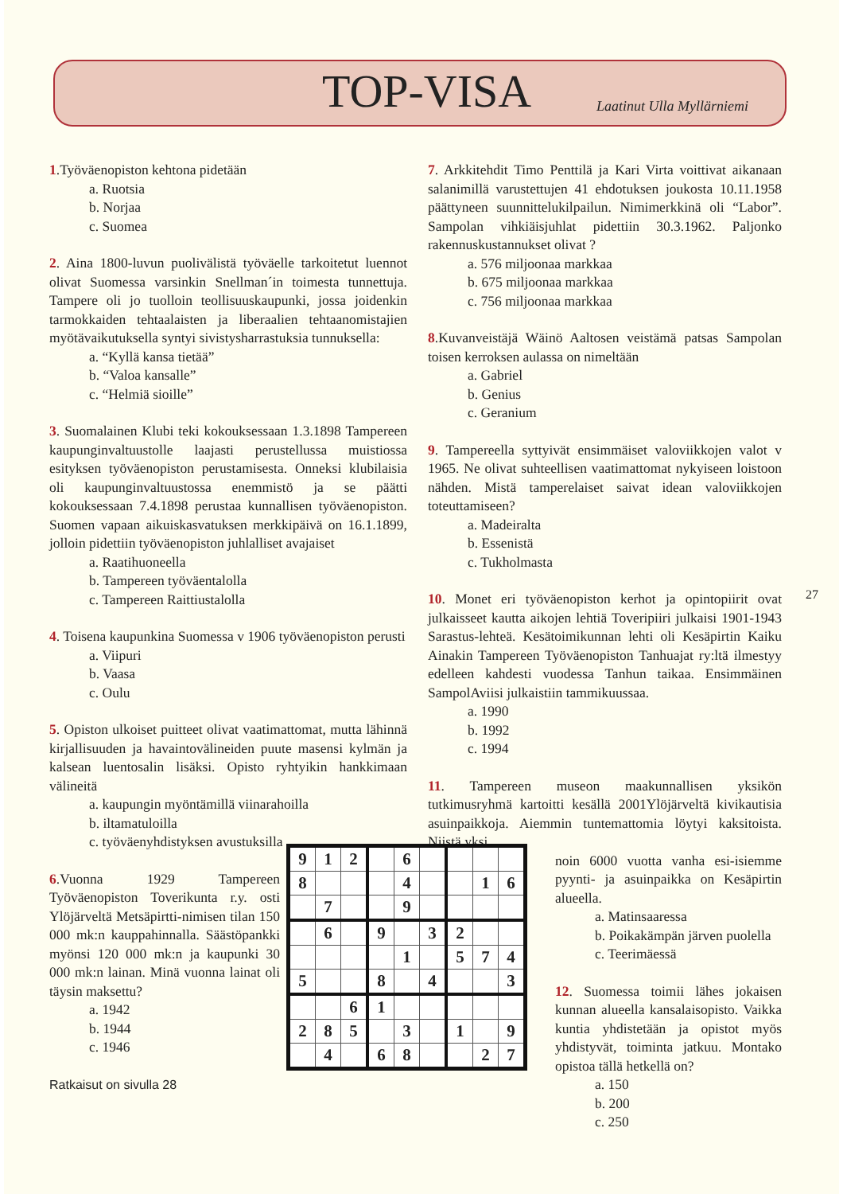TOP-VISA Laatinut Ulla Myllärniemi
1.Työväenopiston kehtona pidetään
a. Ruotsia
b. Norjaa
c. Suomea
2. Aina 1800-luvun puolivälistä työväelle tarkoitetut luennot olivat Suomessa varsinkin Snellman´in toimesta tunnettuja. Tampere oli jo tuolloin teollisuuskaupunki, jossa joidenkin tarmokkaiden tehtaalaisten ja liberaalien tehtaanomistajien myötävaikutuksella syntyi sivistysharrastuksia tunnuksella:
a. “Kyllä kansa tietää”
b. “Valoa kansalle”
c. “Helmiä sioille”
3. Suomalainen Klubi teki kokouksessaan 1.3.1898 Tampereen kaupunginvaltuustolle laajasti perustellussa muistiossa esityksen työväenopiston perustamisesta. Onneksi klubilaisia oli kaupunginvaltuustossa enemmistö ja se päätti kokouksessaan 7.4.1898 perustaa kunnallisen työväenopiston. Suomen vapaan aikuiskasvatuksen merkkipäivä on 16.1.1899, jolloin pidettiin työväenopiston juhlalliset avajaiset
a. Raatihuoneella
b. Tampereen työväentalolla
c. Tampereen Raittiustalolla
4. Toisena kaupunkina Suomessa v 1906 työväenopiston perusti
a. Viipuri
b. Vaasa
c. Oulu
5. Opiston ulkoiset puitteet olivat vaatimattomat, mutta lähinnä kirjallisuuden ja havaintovälineiden puute masensi kylmän ja kalsean luentosalin lisäksi. Opisto ryhtyikin hankkimaan välineitä
a. kaupungin myöntämillä viinarahoilla
b. iltamatuloilla
c. työväenyhdistyksen avustuksilla
6.Vuonna 1929 Tampereen Työväenopiston Toverikunta r.y. osti Ylöjärveltä Metsäpirtti-nimisen tilan 150 000 mk:n kauppahinnalla. Säästöpankki myönsi 120 000 mk:n ja kaupunki 30 000 mk:n lainan. Minä vuonna lainat oli täysin maksettu?
a. 1942
b. 1944
c. 1946
Ratkaisut on sivulla 28
7. Arkkitehdit Timo Penttilä ja Kari Virta voittivat aikanaan salanimillä varustettujen 41 ehdotuksen joukosta 10.11.1958 päättyneen suunnittelukilpailun. Nimimerkkinä oli “Labor”. Sampolan vihkiäisjuhlat pidettiin 30.3.1962. Paljonko rakennuskustannukset olivat ?
a. 576 miljoonaa markkaa
b. 675 miljoonaa markkaa
c. 756 miljoonaa markkaa
8.Kuvanveistäjä Wäinö Aaltosen veistämä patsas Sampolan toisen kerroksen aulassa on nimeltään
a. Gabriel
b. Genius
c. Geranium
9. Tampereella syttyivät ensimmäiset valoviikkojen valot v 1965. Ne olivat suhteellisen vaatimattomat nykyiseen loistoon nähden. Mistä tamperelaiset saivat idean valoviikkojen toteuttamiseen?
a. Madeiralta
b. Essenistä
c. Tukholmasta
10. Monet eri työväenopiston kerhot ja opintopiirit ovat julkaisseet kautta aikojen lehtiä Toveripiiri julkaisi 1901-1943 Sarastus-lehteä. Kesätoimikunnan lehti oli Kesäpirtin Kaiku Ainakin Tampereen Työväenopiston Tanhuajat ry:ltä ilmestyy edelleen kahdesti vuodessa Tanhun taikaa. Ensimmäinen SampolAviisi julkaistiin tammikuussaa.
a. 1990
b. 1992
c. 1994
11. Tampereen museon maakunnallisen yksikön tutkimusryhmä kartoitti kesällä 2001Ylöjärveltä kivikautisia asuinpaikkoja. Aiemmin tuntemattomia löytyi kaksitoista. Niistä yksi
noin 6000 vuotta vanha esi-isiemme pyynti- ja asuinpaikka on Kesäpirtin alueella.
a. Matinsaaressa
b. Poikakämpän järven puolella
c. Teerimäessä
12. Suomessa toimii lähes jokaisen kunnan alueella kansalaisopisto. Vaikka kuntia yhdistetään ja opistot myös yhdistyvät, toiminta jatkuu. Montako opistoa tällä hetkellä on?
a. 150
b. 200
c. 250
27
| 9 | 1 | 2 | | 6 | | | | |
| 8 | | | | 4 | | | 1 | 6 |
| | 7 | | | 9 | | | | |
| | 6 | | 9 | | 3 | 2 | | |
| | | | | 1 | | 5 | 7 | 4 |
| 5 | | | 8 | | 4 | | | 3 |
| | | 6 | 1 | | | | | |
| 2 | 8 | 5 | | 3 | | 1 | | 9 |
| | 4 | | 6 | 8 | | | 2 | 7 |